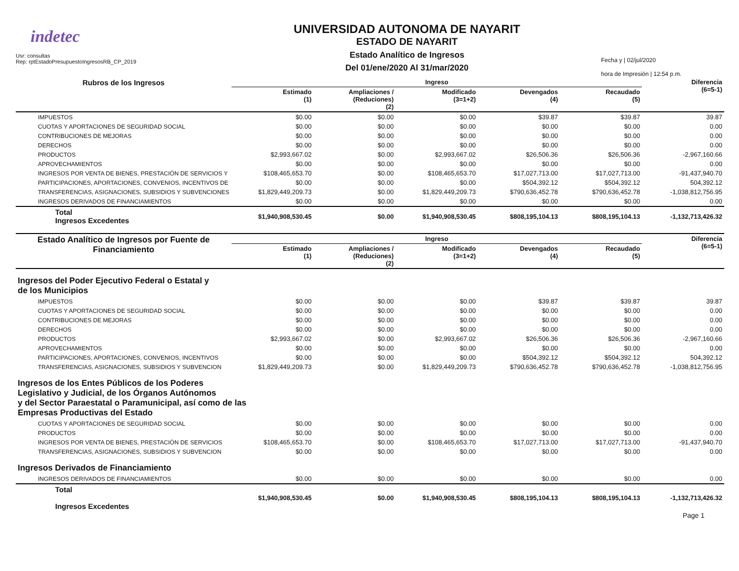indetec
Usr: consultas
Rep: rptEstadoPresupuestoIngresosRB_CP_2019
UNIVERSIDAD AUTONOMA DE NAYARIT
ESTADO DE NAYARIT
Estado Analítico de Ingresos
Del 01/ene/2020 Al 31/mar/2020
Fecha y | 02/jul/2020
hora de Impresión | 12:54 p.m.
| Rubros de los Ingresos | Ingreso | | | | | Diferencia (6=5-1) |
| --- | --- | --- | --- | --- | --- | --- |
| | Estimado (1) | Ampliaciones / (Reduciones) (2) | Modificado (3=1+2) | Devengados (4) | Recaudado (5) | |
| IMPUESTOS | $0.00 | $0.00 | $0.00 | $39.87 | $39.87 | 39.87 |
| CUOTAS Y APORTACIONES DE SEGURIDAD SOCIAL | $0.00 | $0.00 | $0.00 | $0.00 | $0.00 | 0.00 |
| CONTRIBUCIONES DE MEJORAS | $0.00 | $0.00 | $0.00 | $0.00 | $0.00 | 0.00 |
| DERECHOS | $0.00 | $0.00 | $0.00 | $0.00 | $0.00 | 0.00 |
| PRODUCTOS | $2,993,667.02 | $0.00 | $2,993,667.02 | $26,506.36 | $26,506.36 | -2,967,160.66 |
| APROVECHAMIENTOS | $0.00 | $0.00 | $0.00 | $0.00 | $0.00 | 0.00 |
| INGRESOS POR VENTA DE BIENES, PRESTACIÓN DE SERVICIOS Y | $108,465,653.70 | $0.00 | $108,465,653.70 | $17,027,713.00 | $17,027,713.00 | -91,437,940.70 |
| PARTICIPACIONES, APORTACIONES, CONVENIOS, INCENTIVOS DE | $0.00 | $0.00 | $0.00 | $504,392.12 | $504,392.12 | 504,392.12 |
| TRANSFERENCIAS, ASIGNACIONES, SUBSIDIOS Y SUBVENCIONES | $1,829,449,209.73 | $0.00 | $1,829,449,209.73 | $790,636,452.78 | $790,636,452.78 | -1,038,812,756.95 |
| INGRESOS DERIVADOS DE FINANCIAMIENTOS | $0.00 | $0.00 | $0.00 | $0.00 | $0.00 | 0.00 |
| Total Ingresos Excedentes | $1,940,908,530.45 | $0.00 | $1,940,908,530.45 | $808,195,104.13 | $808,195,104.13 | -1,132,713,426.32 |
| Estado Analítico de Ingresos por Fuente de Financiamiento | Ingreso | | | | | Diferencia (6=5-1) |
| --- | --- | --- | --- | --- | --- | --- |
| | Estimado (1) | Ampliaciones / (Reduciones) (2) | Modificado (3=1+2) | Devengados (4) | Recaudado (5) | |
| Ingresos del Poder Ejecutivo Federal o Estatal y de los Municipios | | | | | | |
| IMPUESTOS | $0.00 | $0.00 | $0.00 | $39.87 | $39.87 | 39.87 |
| CUOTAS Y APORTACIONES DE SEGURIDAD SOCIAL | $0.00 | $0.00 | $0.00 | $0.00 | $0.00 | 0.00 |
| CONTRIBUCIONES DE MEJORAS | $0.00 | $0.00 | $0.00 | $0.00 | $0.00 | 0.00 |
| DERECHOS | $0.00 | $0.00 | $0.00 | $0.00 | $0.00 | 0.00 |
| PRODUCTOS | $2,993,667.02 | $0.00 | $2,993,667.02 | $26,506.36 | $26,506.36 | -2,967,160.66 |
| APROVECHAMIENTOS | $0.00 | $0.00 | $0.00 | $0.00 | $0.00 | 0.00 |
| PARTICIPACIONES, APORTACIONES, CONVENIOS, INCENTIVOS | $0.00 | $0.00 | $0.00 | $504,392.12 | $504,392.12 | 504,392.12 |
| TRANSFERENCIAS, ASIGNACIONES, SUBSIDIOS Y SUBVENCION | $1,829,449,209.73 | $0.00 | $1,829,449,209.73 | $790,636,452.78 | $790,636,452.78 | -1,038,812,756.95 |
| Ingresos de los Entes Públicos de los Poderes Legislativo y Judicial, de los Órganos Autónomos y del Sector Paraestatal o Paramunicipal, así como de las Empresas Productivas del Estado | | | | | | |
| CUOTAS Y APORTACIONES DE SEGURIDAD SOCIAL | $0.00 | $0.00 | $0.00 | $0.00 | $0.00 | 0.00 |
| PRODUCTOS | $0.00 | $0.00 | $0.00 | $0.00 | $0.00 | 0.00 |
| INGRESOS POR VENTA DE BIENES, PRESTACIÓN DE SERVICIOS | $108,465,653.70 | $0.00 | $108,465,653.70 | $17,027,713.00 | $17,027,713.00 | -91,437,940.70 |
| TRANSFERENCIAS, ASIGNACIONES, SUBSIDIOS Y SUBVENCION | $0.00 | $0.00 | $0.00 | $0.00 | $0.00 | 0.00 |
| Ingresos Derivados de Financiamiento | | | | | | |
| INGRESOS DERIVADOS DE FINANCIAMIENTOS | $0.00 | $0.00 | $0.00 | $0.00 | $0.00 | 0.00 |
| Total Ingresos Excedentes | $1,940,908,530.45 | $0.00 | $1,940,908,530.45 | $808,195,104.13 | $808,195,104.13 | -1,132,713,426.32 |
Page 1